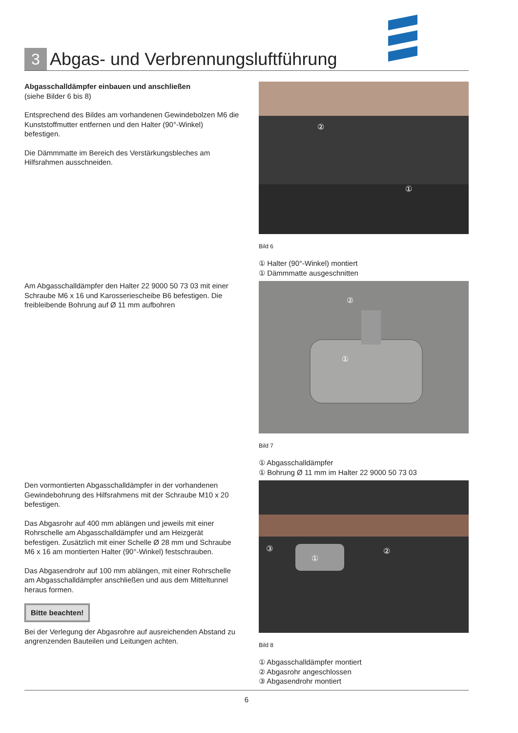3
Abgas- und Verbrennungsluftführung
Abgasschalldämpfer einbauen und anschließen
(siehe Bilder 6 bis 8)
Entsprechend des Bildes am vorhandenen Gewindebolzen M6 die Kunststoffmutter entfernen und den Halter (90°-Winkel) befestigen.
Die Dämmmatte im Bereich des Verstärkungsbleches am Hilfsrahmen ausschneiden.
②
①
Bild 6
① Halter (90°-Winkel) montiert
① Dämmmatte ausgeschnitten
Am Abgasschalldämpfer den Halter 22 9000 50 73 03 mit einer Schraube M6 x 16 und Karosseriescheibe B6 befestigen. Die freibleibende Bohrung auf Ø 11 mm aufbohren
①
②
Bild 7
① Abgasschalldämpfer
① Bohrung Ø 11 mm im Halter 22 9000 50 73 03
Den vormontierten Abgasschalldämpfer in der vorhandenen Gewindebohrung des Hilfsrahmens mit der Schraube M10 x 20 befestigen.
Das Abgasrohr auf 400 mm ablängen und jeweils mit einer Rohrschelle am Abgasschalldämpfer und am Heizgerät befestigen. Zusätzlich mit einer Schelle Ø 28 mm und Schraube M6 x 16 am montierten Halter (90°-Winkel) festschrauben.
Das Abgasendrohr auf 100 mm ablängen, mit einer Rohrschelle am Abgasschalldämpfer anschließen und aus dem Mitteltunnel heraus formen.
Bitte beachten!
Bei der Verlegung der Abgasrohre auf ausreichenden Abstand zu angrenzenden Bauteilen und Leitungen achten.
①
②
③
Bild 8
① Abgasschalldämpfer montiert
② Abgasrohr angeschlossen
③ Abgasendrohr montiert
6